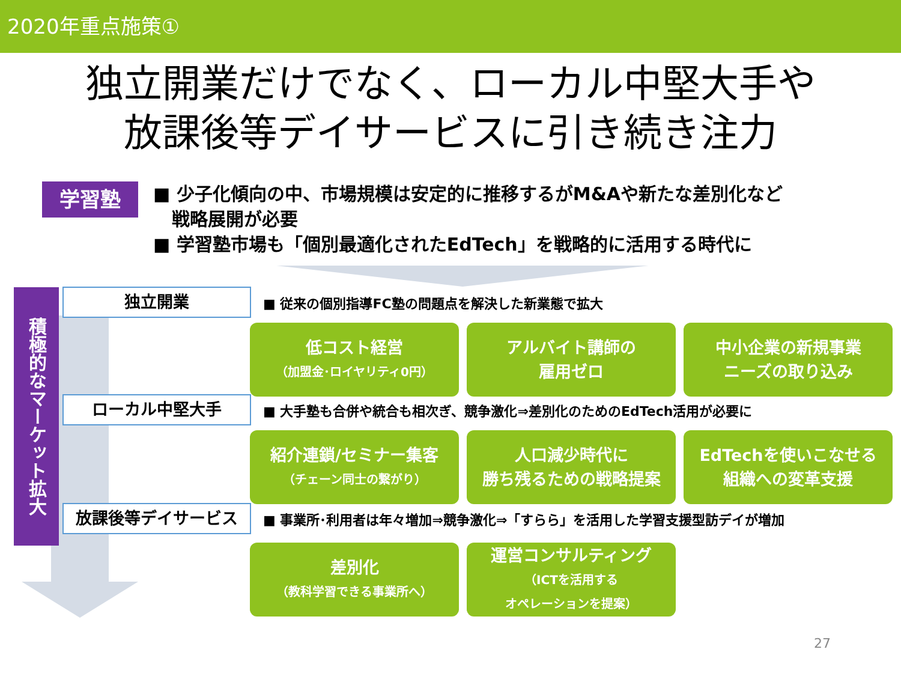2020年重点施策①
独立開業だけでなく、ローカル中堅大手や
放課後等デイサービスに引き続き注力
学習塾
■ 少子化傾向の中、市場規模は安定的に推移するがM&Aや新たな差別化など
戦略展開が必要
■ 学習塾市場も「個別最適化されたEdTech」を戦略的に活用する時代に
積極的なマーケット拡大
独立開業
■ 従来の個別指導FC塾の問題点を解決した新業態で拡大
低コスト経営
（加盟金･ロイヤリティ0円）
アルバイト講師の
雇用ゼロ
中小企業の新規事業
ニーズの取り込み
ローカル中堅大手
■ 大手塾も合併や統合も相次ぎ、競争激化⇒差別化のためのEdTech活用が必要に
紹介連鎖/セミナー集客
（チェーン同士の繋がり）
人口減少時代に
勝ち残るための戦略提案
EdTechを使いこなせる
組織への変革支援
放課後等デイサービス
■ 事業所･利用者は年々増加⇒競争激化⇒「すらら」を活用した学習支援型訪デイが増加
差別化
（教科学習できる事業所へ）
運営コンサルティング
（ICTを活用する
オペレーションを提案）
27